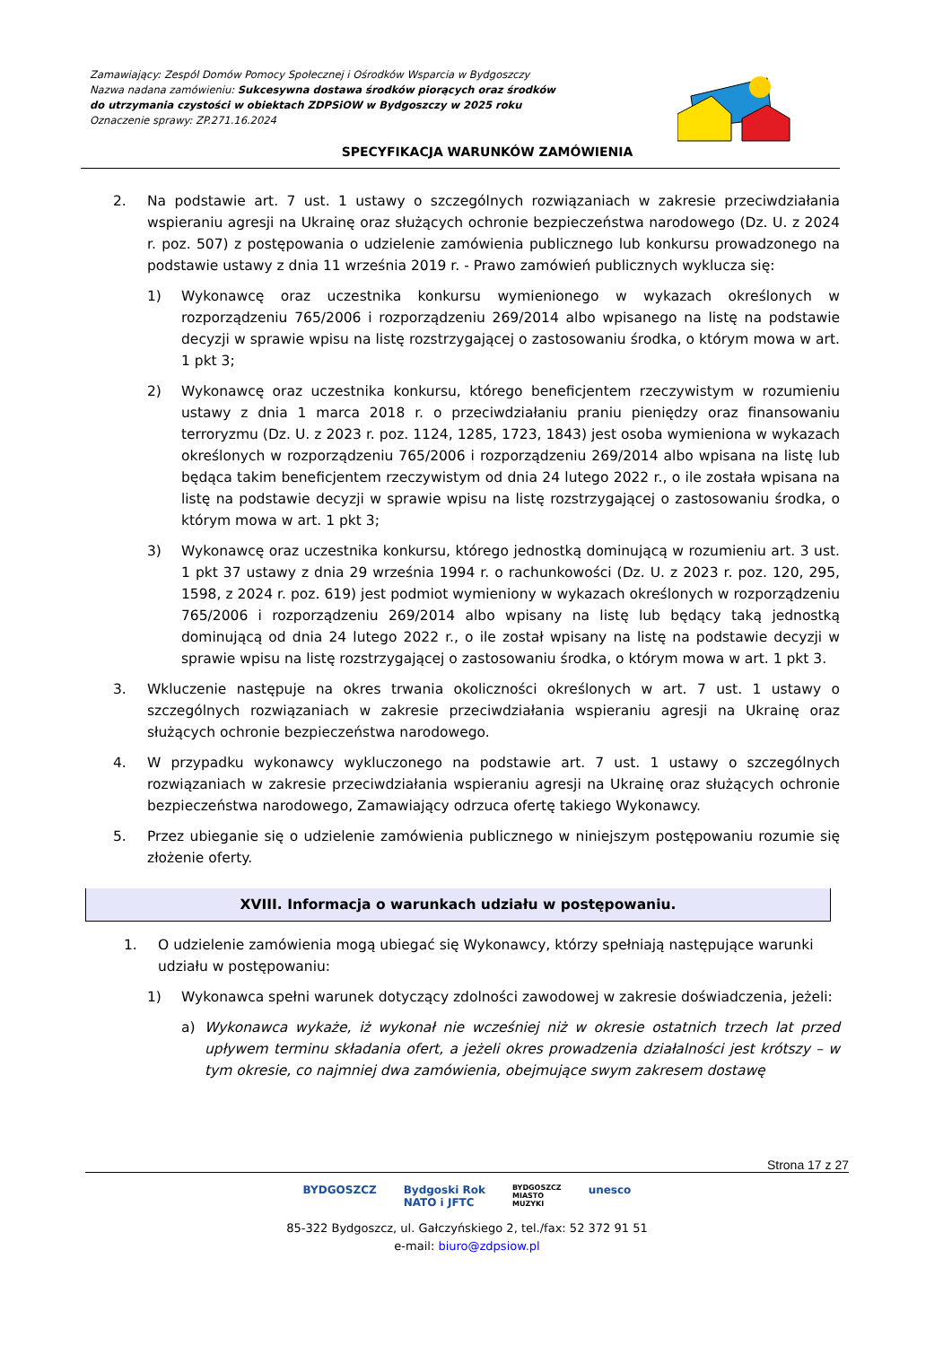Zamawiający: Zespól Domów Pomocy Społecznej i Ośrodków Wsparcia w Bydgoszczy
Nazwa nadana zamówieniu: Sukcesywna dostawa środków piorących oraz środków do utrzymania czystości w obiektach ZDPSiOW w Bydgoszczy w 2025 roku
Oznaczenie sprawy: ZP.271.16.2024
SPECYFIKACJA WARUNKÓW ZAMÓWIENIA
2. Na podstawie art. 7 ust. 1 ustawy o szczególnych rozwiązaniach w zakresie przeciwdziałania wspieraniu agresji na Ukrainę oraz służących ochronie bezpieczeństwa narodowego (Dz. U. z 2024 r. poz. 507) z postępowania o udzielenie zamówienia publicznego lub konkursu prowadzonego na podstawie ustawy z dnia 11 września 2019 r. - Prawo zamówień publicznych wyklucza się:
1) Wykonawcę oraz uczestnika konkursu wymienionego w wykazach określonych w rozporządzeniu 765/2006 i rozporządzeniu 269/2014 albo wpisanego na listę na podstawie decyzji w sprawie wpisu na listę rozstrzygającej o zastosowaniu środka, o którym mowa w art. 1 pkt 3;
2) Wykonawcę oraz uczestnika konkursu, którego beneficjentem rzeczywistym w rozumieniu ustawy z dnia 1 marca 2018 r. o przeciwdziałaniu praniu pieniędzy oraz finansowaniu terroryzmu (Dz. U. z 2023 r. poz. 1124, 1285, 1723, 1843) jest osoba wymieniona w wykazach określonych w rozporządzeniu 765/2006 i rozporządzeniu 269/2014 albo wpisana na listę lub będąca takim beneficjentem rzeczywistym od dnia 24 lutego 2022 r., o ile została wpisana na listę na podstawie decyzji w sprawie wpisu na listę rozstrzygającej o zastosowaniu środka, o którym mowa w art. 1 pkt 3;
3) Wykonawcę oraz uczestnika konkursu, którego jednostką dominującą w rozumieniu art. 3 ust. 1 pkt 37 ustawy z dnia 29 września 1994 r. o rachunkowości (Dz. U. z 2023 r. poz. 120, 295, 1598, z 2024 r. poz. 619) jest podmiot wymieniony w wykazach określonych w rozporządzeniu 765/2006 i rozporządzeniu 269/2014 albo wpisany na listę lub będący taką jednostką dominującą od dnia 24 lutego 2022 r., o ile został wpisany na listę na podstawie decyzji w sprawie wpisu na listę rozstrzygającej o zastosowaniu środka, o którym mowa w art. 1 pkt 3.
3. Wkluczenie następuje na okres trwania okoliczności określonych w art. 7 ust. 1 ustawy o szczególnych rozwiązaniach w zakresie przeciwdziałania wspieraniu agresji na Ukrainę oraz służących ochronie bezpieczeństwa narodowego.
4. W przypadku wykonawcy wykluczonego na podstawie art. 7 ust. 1 ustawy o szczególnych rozwiązaniach w zakresie przeciwdziałania wspieraniu agresji na Ukrainę oraz służących ochronie bezpieczeństwa narodowego, Zamawiający odrzuca ofertę takiego Wykonawcy.
5. Przez ubieganie się o udzielenie zamówienia publicznego w niniejszym postępowaniu rozumie się złożenie oferty.
XVIII. Informacja o warunkach udziału w postępowaniu.
1. O udzielenie zamówienia mogą ubiegać się Wykonawcy, którzy spełniają następujące warunki udziału w postępowaniu:
1) Wykonawca spełni warunek dotyczący zdolności zawodowej w zakresie doświadczenia, jeżeli:
a) Wykonawca wykaże, iż wykonał nie wcześniej niż w okresie ostatnich trzech lat przed upływem terminu składania ofert, a jeżeli okres prowadzenia działalności jest krótszy – w tym okresie, co najmniej dwa zamówienia, obejmujące swym zakresem dostawę
Strona 17 z 27
BYDGOSZCZ Bydgoski Rok
NATO i JFTC BYDGOSZCZ
MIASTO
MUZYKI unesco
85-322 Bydgoszcz, ul. Gałczyńskiego 2, tel./fax: 52 372 91 51
e-mail: biuro@zdpsiow.pl